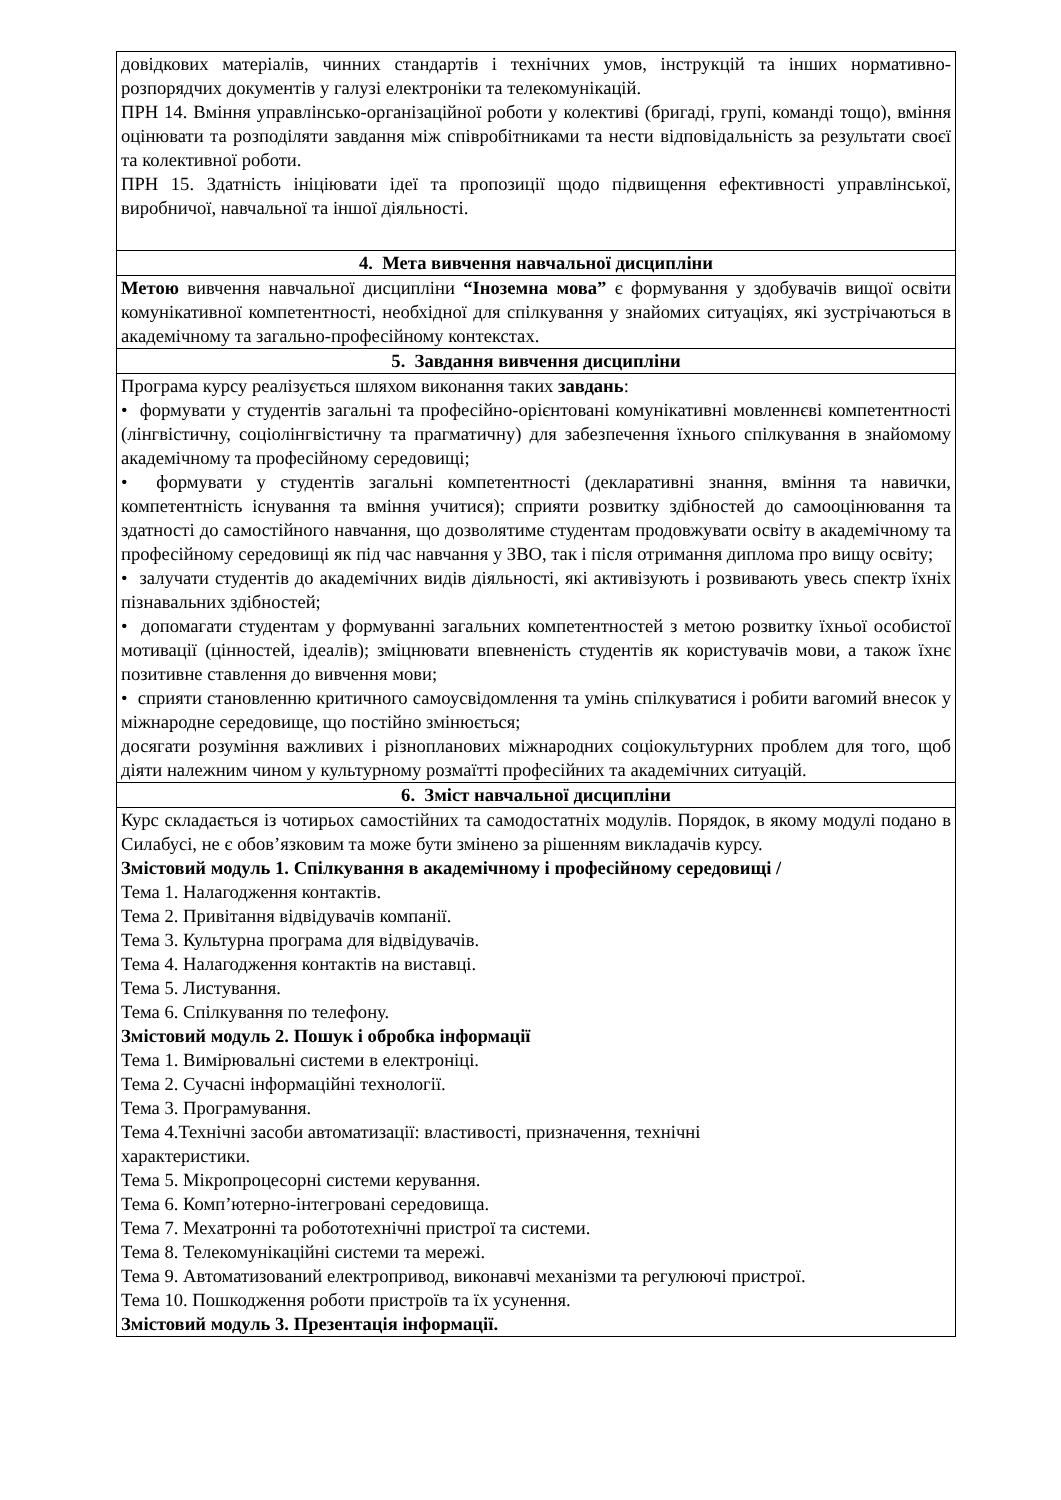| довідкових матеріалів, чинних стандартів і технічних умов, інструкцій та інших нормативно-розпорядчих документів у галузі електроніки та телекомунікацій. ПРН 14. Вміння управлінсько-організаційної роботи у колективі (бригаді, групі, команді тощо), вміння оцінювати та розподіляти завдання між співробітниками та нести відповідальність за результати своєї та колективної роботи. ПРН 15. Здатність ініціювати ідеї та пропозиції щодо підвищення ефективності управлінської, виробничої, навчальної та іншої діяльності. |
| 4. Мета вивчення навчальної дисципліни |
| Метою вивчення навчальної дисципліни “Іноземна мова” є формування у здобувачів вищої освіти комунікативної компетентності, необхідної для спілкування у знайомих ситуаціях, які зустрічаються в академічному та загально-професійному контекстах. |
| 5. Завдання вивчення дисципліни |
| Програма курсу реалізується шляхом виконання таких завдань : • формувати у студентів загальні та професійно-орієнтовані комунікативні мовленнєві компетентності (лінгвістичну, соціолінгвістичну та прагматичну) для забезпечення їхнього спілкування в знайомому академічному та професійному середовищі; • формувати у студентів загальні компетентності (декларативні знання, вміння та навички, компетентність існування та вміння учитися); сприяти розвитку здібностей до самооцінювання та здатності до самостійного навчання, що дозволятиме студентам продовжувати освіту в академічному та професійному середовищі як під час навчання у ЗВО, так і після отримання диплома про вищу освіту; • залучати студентів до академічних видів діяльності, які активізують і розвивають увесь спектр їхніх пізнавальних здібностей; • допомагати студентам у формуванні загальних компетентностей з метою розвитку їхньої особистої мотивації (цінностей, ідеалів); зміцнювати впевненість студентів як користувачів мови, а також їхнє позитивне ставлення до вивчення мови; • сприяти становленню критичного самоусвідомлення та умінь спілкуватися і робити вагомий внесок у міжнародне середовище, що постійно змінюється; досягати розуміння важливих і різнопланових міжнародних соціокультурних проблем для того, щоб діяти належним чином у культурному розмаїтті професійних та академічних ситуацій. |
| 6. Зміст навчальної дисципліни |
| Курс складається із чотирьох самостійних та самодостатніх модулів. Порядок, в якому модулі подано в Силабусі, не є обов’язковим та може бути змінено за рішенням викладачів курсу. Змістовий модуль 1. Спілкування в академічному і професійному середовищі / Тема 1. Налагодження контактів. Тема 2. Привітання відвідувачів компанії. Тема 3. Культурна програма для відвідувачів. Тема 4. Налагодження контактів на виставці. Тема 5. Листування. Тема 6. Спілкування по телефону. Змістовий модуль 2. Пошук і обробка інформації Тема 1. Вимірювальні системи в електроніці. Тема 2. Сучасні інформаційні технології. Тема 3. Програмування. Тема 4.Технічні засоби автоматизації: властивості, призначення, технічні характеристики. Тема 5. Мікропроцесорні системи керування. Тема 6. Комп’ютерно-інтегровані середовища. Тема 7. Мехатронні та робототехнічні пристрої та системи. Тема 8. Телекомунікаційні системи та мережі. Тема 9. Автоматизований електропривод, виконавчі механізми та регулюючі пристрої. Тема 10. Пошкодження роботи пристроїв та їх усунення. Змістовий модуль 3. Презентація інформації. |